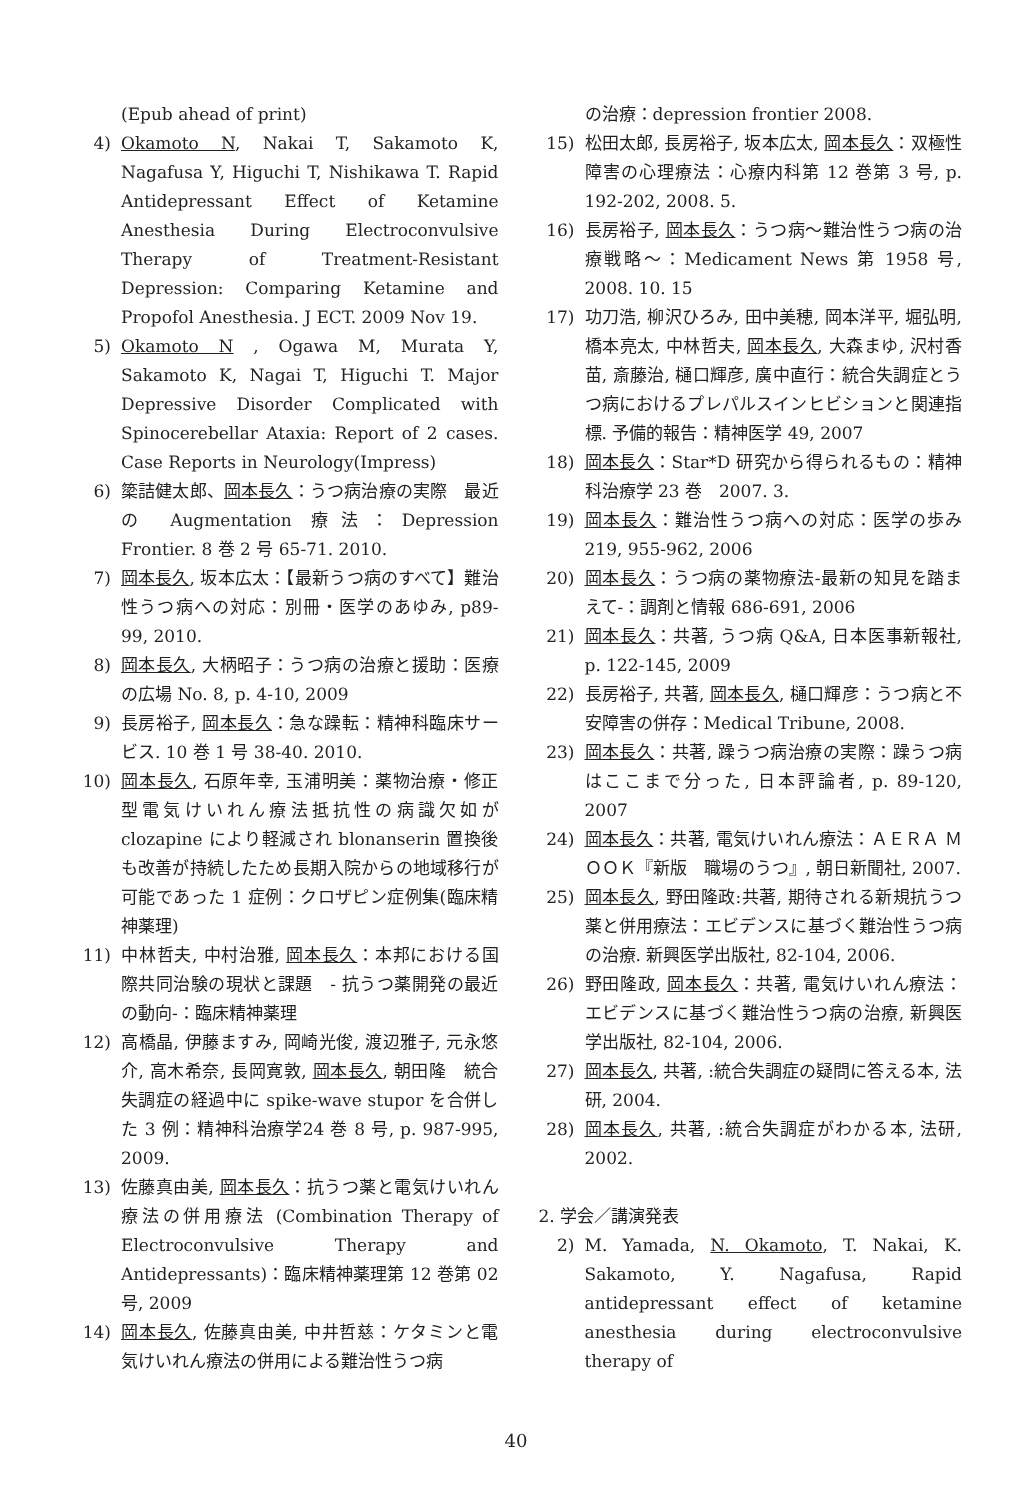(Epub ahead of print)
4) Okamoto N, Nakai T, Sakamoto K, Nagafusa Y, Higuchi T, Nishikawa T. Rapid Antidepressant Effect of Ketamine Anesthesia During Electroconvulsive Therapy of Treatment-Resistant Depression: Comparing Ketamine and Propofol Anesthesia. J ECT. 2009 Nov 19.
5) Okamoto N , Ogawa M, Murata Y, Sakamoto K, Nagai T, Higuchi T. Major Depressive Disorder Complicated with Spinocerebellar Ataxia: Report of 2 cases. Case Reports in Neurology(Impress)
6) 簗詰健太郎、岡本長久：うつ病治療の実際　最近の Augmentation 療法：Depression Frontier. 8 巻 2 号 65-71. 2010.
7) 岡本長久, 坂本広太：【最新うつ病のすべて】難治性うつ病への対応：別冊・医学のあゆみ, p89-99, 2010.
8) 岡本長久, 大柄昭子：うつ病の治療と援助：医療の広場 No. 8, p. 4-10, 2009
9) 長房裕子, 岡本長久：急な躁転：精神科臨床サービス. 10 巻 1 号 38-40. 2010.
10) 岡本長久, 石原年幸, 玉浦明美：薬物治療・修正型電気けいれん療法抵抗性の病識欠如が clozapine により軽減され blonanserin 置換後も改善が持続したため長期入院からの地域移行が可能であった 1 症例：クロザピン症例集(臨床精神薬理)
11) 中林哲夫, 中村治雅, 岡本長久：本邦における国際共同治験の現状と課題　- 抗うつ薬開発の最近の動向-：臨床精神薬理
12) 高橋晶, 伊藤ますみ, 岡崎光俊, 渡辺雅子, 元永悠介, 高木希奈, 長岡寛敦, 岡本長久, 朝田隆　統合失調症の経過中に spike-wave stupor を合併した 3 例：精神科治療学24 巻 8 号, p. 987-995, 2009.
13) 佐藤真由美, 岡本長久：抗うつ薬と電気けいれん療法の併用療法 (Combination Therapy of Electroconvulsive Therapy and Antidepressants)：臨床精神薬理第 12 巻第 02 号, 2009
14) 岡本長久, 佐藤真由美, 中井哲慈：ケタミンと電気けいれん療法の併用による難治性うつ病
の治療：depression frontier 2008.
15) 松田太郎, 長房裕子, 坂本広太, 岡本長久：双極性障害の心理療法：心療内科第 12 巻第 3 号, p. 192-202, 2008. 5.
16) 長房裕子, 岡本長久：うつ病～難治性うつ病の治療戦略～：Medicament News 第 1958 号, 2008. 10. 15
17) 功刀浩, 柳沢ひろみ, 田中美穂, 岡本洋平, 堀弘明, 橋本亮太, 中林哲夫, 岡本長久, 大森まゆ, 沢村香苗, 斎藤治, 樋口輝彦, 廣中直行：統合失調症とうつ病におけるプレパルスインヒビションと関連指標. 予備的報告：精神医学 49, 2007
18) 岡本長久：Star*D 研究から得られるもの：精神科治療学 23 巻　2007. 3.
19) 岡本長久：難治性うつ病への対応：医学の歩み 219, 955-962, 2006
20) 岡本長久：うつ病の薬物療法-最新の知見を踏まえて-：調剤と情報 686-691, 2006
21) 岡本長久：共著, うつ病 Q&A, 日本医事新報社, p. 122-145, 2009
22) 長房裕子, 共著, 岡本長久, 樋口輝彦：うつ病と不安障害の併存：Medical Tribune, 2008.
23) 岡本長久：共著, 躁うつ病治療の実際：躁うつ病はここまで分った, 日本評論者, p. 89-120, 2007
24) 岡本長久：共著, 電気けいれん療法：ＡＥＲＡ ＭＯＯＫ『新版　職場のうつ』, 朝日新聞社, 2007.
25) 岡本長久, 野田隆政:共著, 期待される新規抗うつ薬と併用療法：エビデンスに基づく難治性うつ病の治療. 新興医学出版社, 82-104, 2006.
26) 野田隆政, 岡本長久：共著, 電気けいれん療法：エビデンスに基づく難治性うつ病の治療, 新興医学出版社, 82-104, 2006.
27) 岡本長久, 共著, :統合失調症の疑問に答える本, 法研, 2004.
28) 岡本長久, 共著, :統合失調症がわかる本, 法研, 2002.
2. 学会／講演発表
2) M. Yamada, N. Okamoto, T. Nakai, K. Sakamoto, Y. Nagafusa, Rapid antidepressant effect of ketamine anesthesia during electroconvulsive therapy of
40